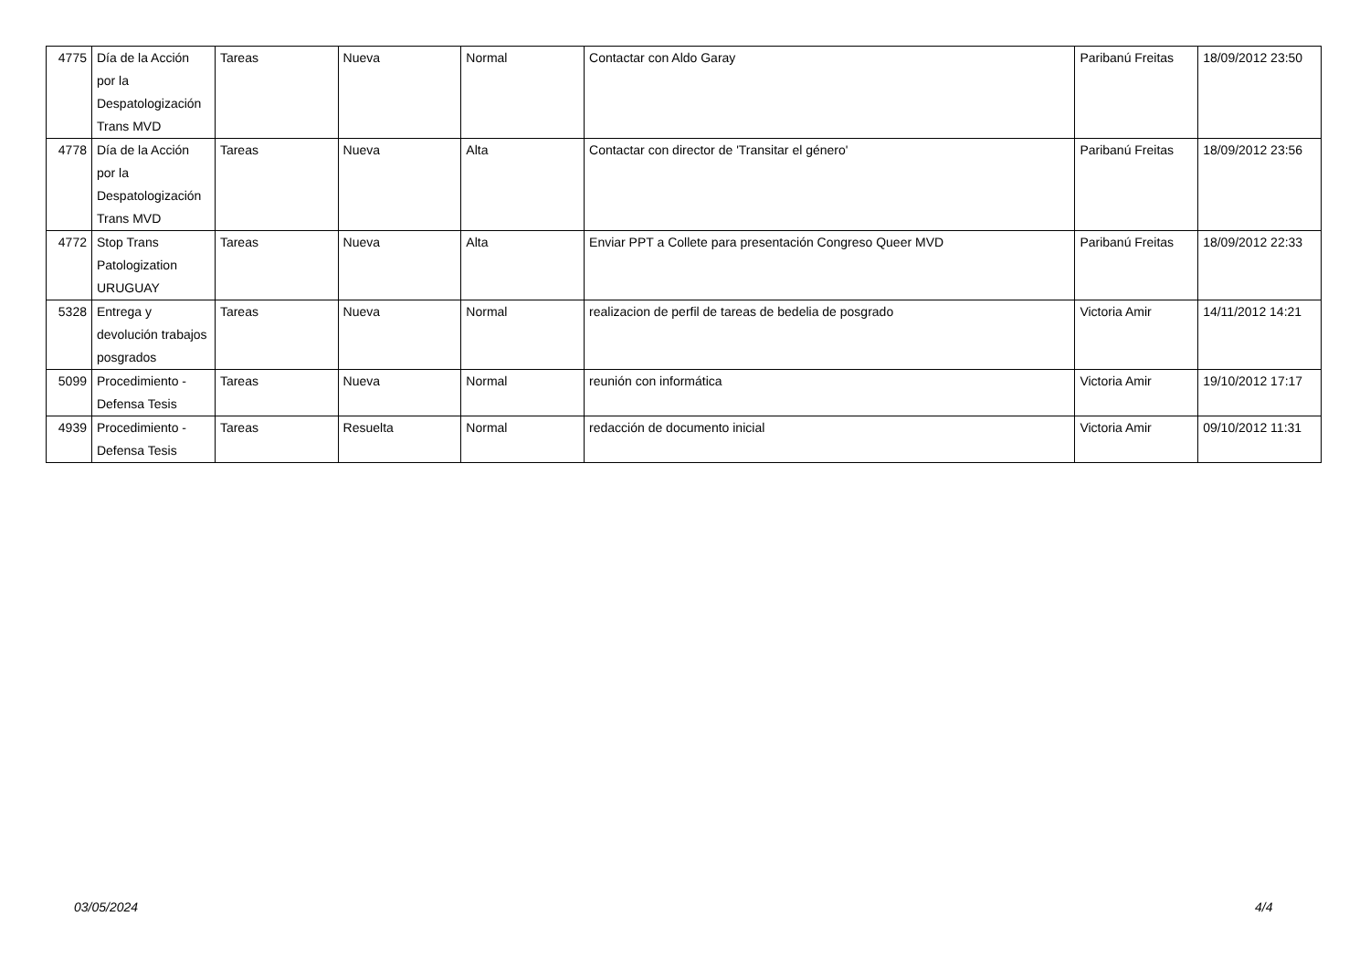| 4775 | Día de la Acción por la Despatologización Trans MVD | Tareas | Nueva | Normal | Contactar con Aldo Garay | Paribanú Freitas | 18/09/2012 23:50 |
| 4778 | Día de la Acción por la Despatologización Trans MVD | Tareas | Nueva | Alta | Contactar con director de 'Transitar el género' | Paribanú Freitas | 18/09/2012 23:56 |
| 4772 | Stop Trans Patologization URUGUAY | Tareas | Nueva | Alta | Enviar PPT a Collete para presentación Congreso Queer MVD | Paribanú Freitas | 18/09/2012 22:33 |
| 5328 | Entrega y devolución trabajos posgrados | Tareas | Nueva | Normal | realizacion de perfil de tareas de bedelia de posgrado | Victoria Amir | 14/11/2012 14:21 |
| 5099 | Procedimiento - Defensa Tesis | Tareas | Nueva | Normal | reunión con informática | Victoria Amir | 19/10/2012 17:17 |
| 4939 | Procedimiento - Defensa Tesis | Tareas | Resuelta | Normal | redacción de documento inicial | Victoria Amir | 09/10/2012 11:31 |
03/05/2024 4/4